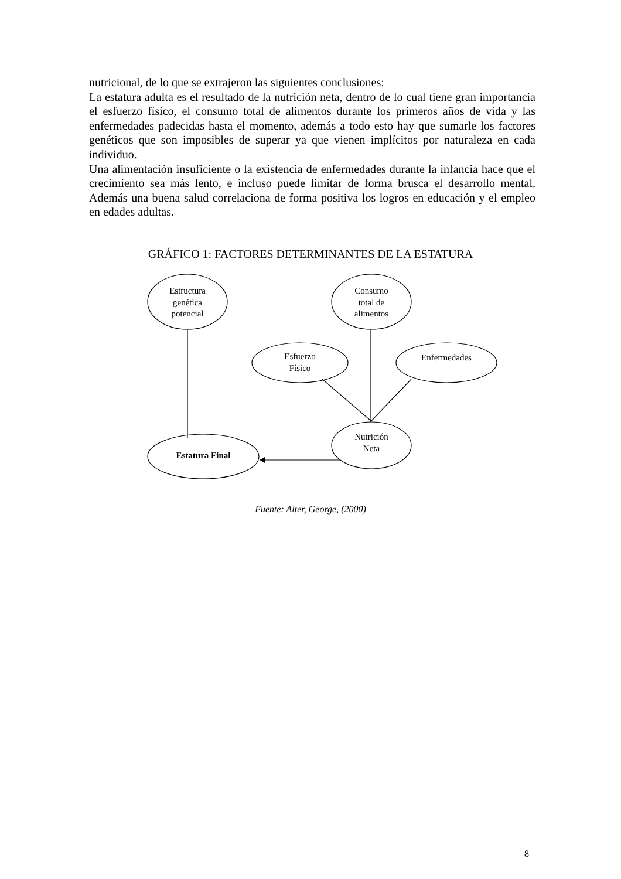nutricional, de lo que se extrajeron las siguientes conclusiones:
La estatura adulta es el resultado de la nutrición neta, dentro de lo cual tiene gran importancia el esfuerzo físico, el consumo total de alimentos durante los primeros años de vida y las enfermedades padecidas hasta el momento, además a todo esto hay que sumarle los factores genéticos que son imposibles de superar ya que vienen implícitos por naturaleza en cada individuo.
Una alimentación insuficiente o la existencia de enfermedades durante la infancia hace que el crecimiento sea más lento, e incluso puede limitar de forma brusca el desarrollo mental. Además una buena salud correlaciona de forma positiva los logros en educación y el empleo en edades adultas.
GRÁFICO 1: FACTORES DETERMINANTES DE LA ESTATURA
Estructura
genética
potencial
Consumo
total de
alimentos
Esfuerzo
Físico
Enfermedades
Nutrición
Neta
Estatura Final
Fuente: Alter, George, (2000)
8